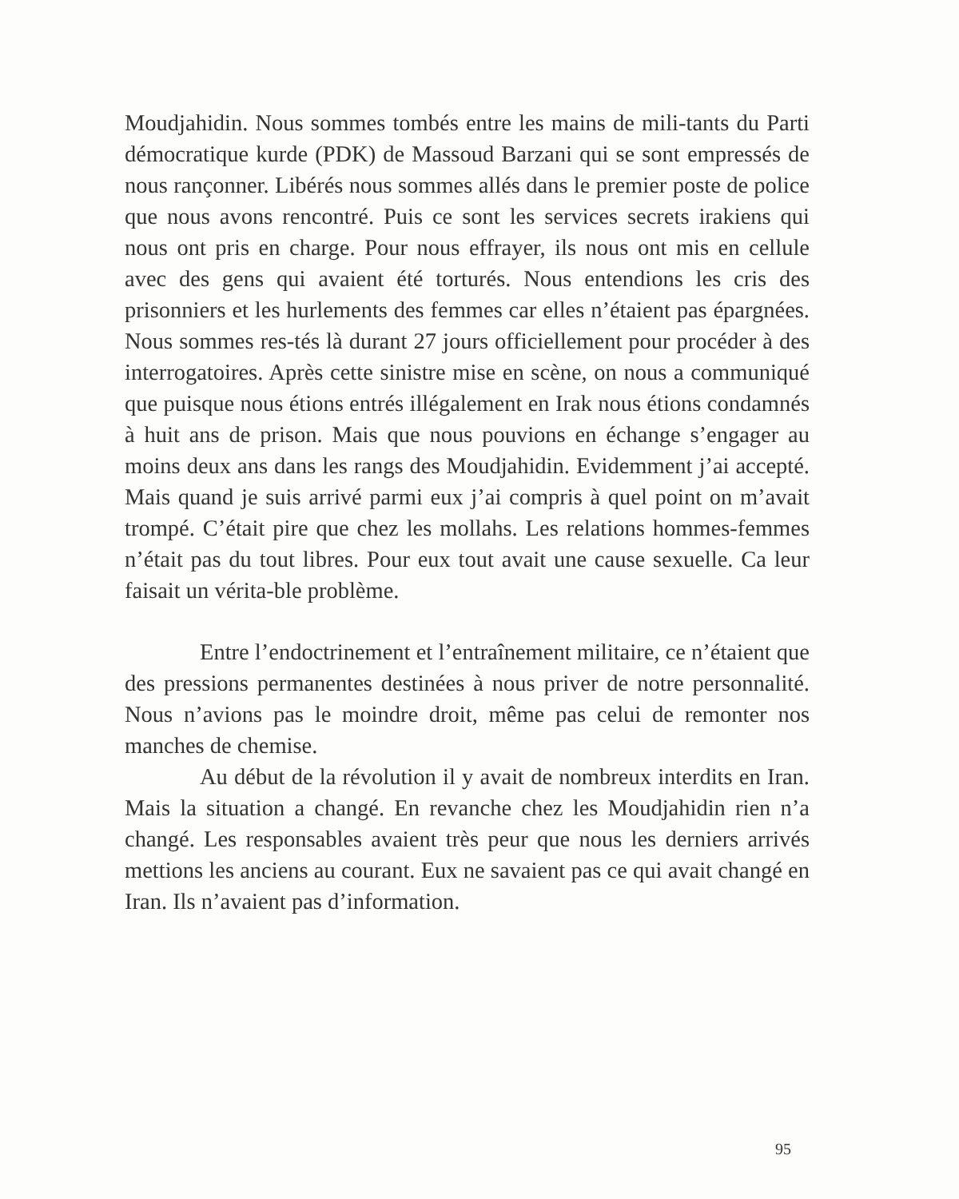Moudjahidin. Nous sommes tombés entre les mains de mili-tants du Parti démocratique kurde (PDK) de Massoud Barzani qui se sont empressés de nous rançonner. Libérés nous sommes allés dans le premier poste de police que nous avons rencontré. Puis ce sont les services secrets irakiens qui nous ont pris en charge. Pour nous effrayer, ils nous ont mis en cellule avec des gens qui avaient été torturés. Nous entendions les cris des prisonniers et les hurlements des femmes car elles n’étaient pas épargnées. Nous sommes res-tés là durant 27 jours officiellement pour procéder à des interrogatoires. Après cette sinistre mise en scène, on nous a communiqué que puisque nous étions entrés illégalement en Irak nous étions condamnés à huit ans de prison. Mais que nous pouvions en échange s’engager au moins deux ans dans les rangs des Moudjahidin. Evidemment j’ai accepté. Mais quand je suis arrivé parmi eux j’ai compris à quel point on m’avait trompé. C’était pire que chez les mollahs. Les relations hommes-femmes n’était pas du tout libres. Pour eux tout avait une cause sexuelle. Ca leur faisait un vérita-ble problème.
Entre l’endoctrinement et l’entraînement militaire, ce n’étaient que des pressions permanentes destinées à nous priver de notre personnalité. Nous n’avions pas le moindre droit, même pas celui de remonter nos manches de chemise.
Au début de la révolution il y avait de nombreux interdits en Iran. Mais la situation a changé. En revanche chez les Moudjahidin rien n’a changé. Les responsables avaient très peur que nous les derniers arrivés mettions les anciens au courant. Eux ne savaient pas ce qui avait changé en Iran. Ils n’avaient pas d’information.
95